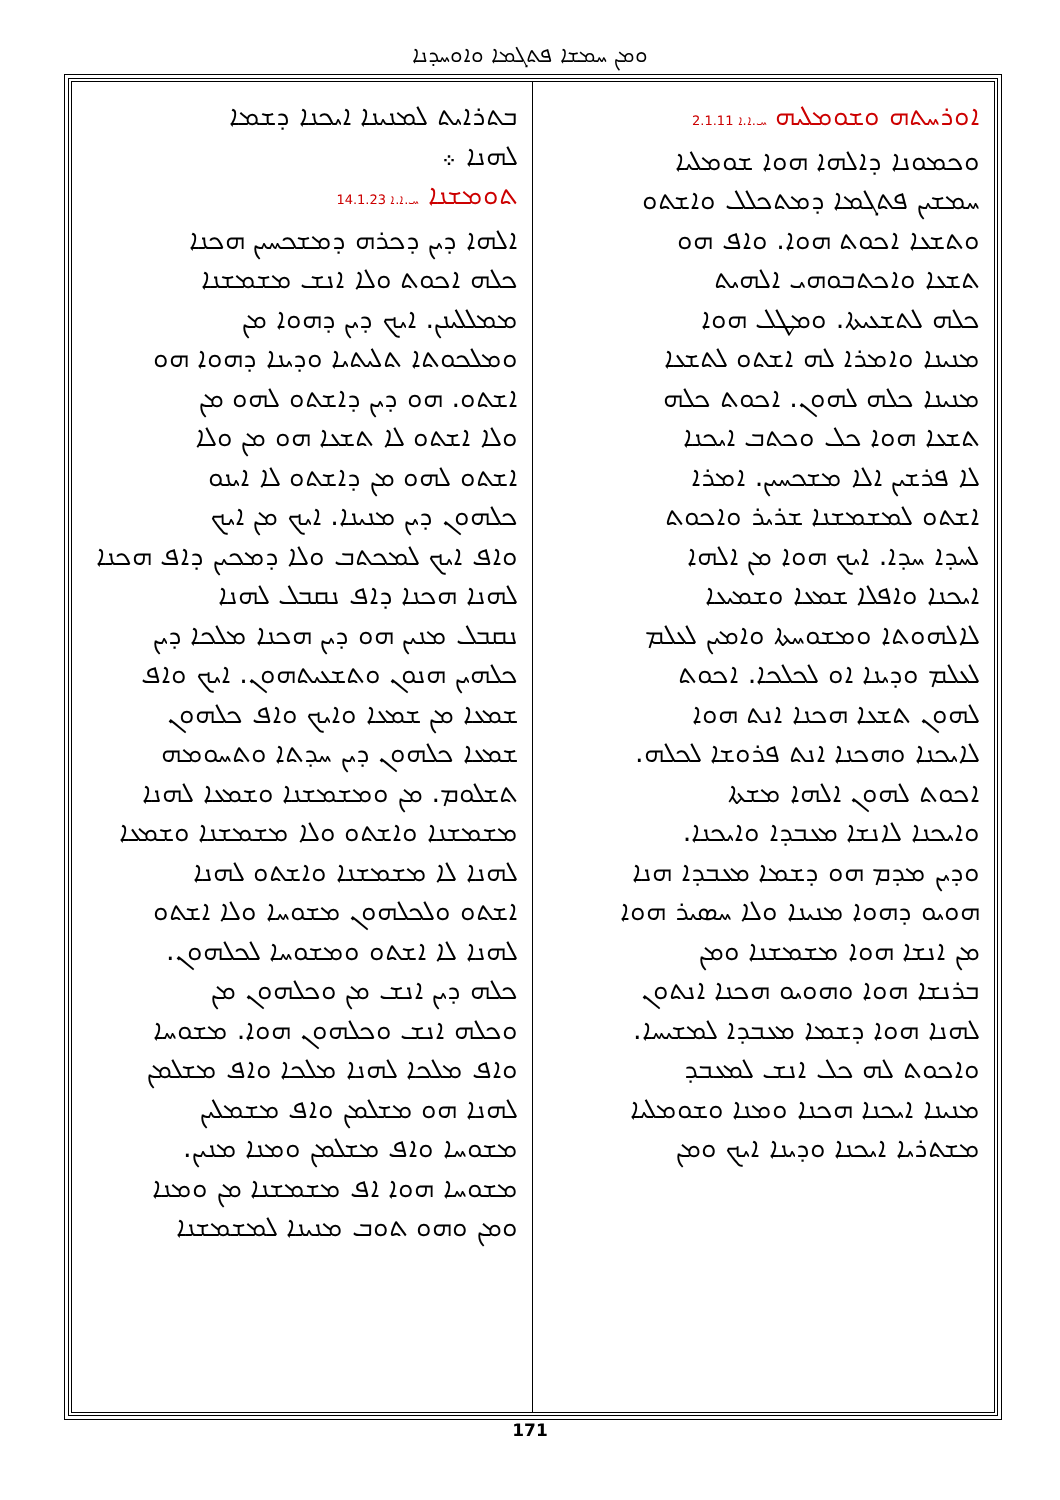ܘܡܢ ܚܡܫܐ ܦܬܓܡܐ ܘܐܘܚܕܢܐ
ܐܘܪܚܬܗ ܘܫܘܡܠܝܗ ܚ.ܐ.ܐ 2.1.11
ܘܟܡܘܢܐ ܕܐܠܗܐ ܗܘܐ ܫܘܡܠܝܐ
ܚܡܫܝܢ ܦܬܓܡܐ ܕܡܬܟܠܠ ܘܐܫܬܘ
ܘܬܫܥܐ ܐܟܘܬ ܗܘܐ. ܘܐܦ ܗܘ
ܬܫܥܐ ܘܐܟܬܒܘܗܝ ܐܠܗܝܬ
ܟܠܗ ܠܬܫܥܝܬܐ. ܘܡܛܠ ܗܘܐ
ܡܢܝܢܐ ܘܐܡܪܐ ܠܗ ܐܫܬܘ ܠܬܫܥܐ
ܡܢܝܢܐ ܟܠܗ ܠܗܘܢ. ܐܟܘܬ ܟܠܗ
ܬܫܥܐ ܗܘܐ ܟܠ ܘܟܬܒ ܐܝܟܢܐ
ܠܐ ܦܪܫܝܢ ܐܠܐ ܡܫܟܚܝܢ. ܐܡܪܐ
ܐܫܬܘ ܠܡܫܡܫܢܐ ܫܪܝܪ ܘܐܟܘܬ
ܠܚܕܐ ܚܕܐ. ܐܝܟ ܗܘܐ ܡܢ ܐܠܗܐ
ܐܝܟܢܐ ܘܐܦܠܐ ܫܡܥܐ ܘܫܡܝܥܐ
ܠܐܠܗܘܬܐ ܘܡܫܘܚܬܐ ܘܐܡܝܢ ܠܥܠܡ
ܠܥܠܡ ܘܕܝܢܐ ܐܘ ܠܟܠܟܐ. ܐܟܘܬ
ܠܗܘܢ ܬܫܥܐ ܗܟܢܐ ܐܢܬ ܗܘܐ
ܠܐܝܟܢܐ ܘܗܟܢܐ ܐܢܬ ܦܪܘܫܐ ܠܟܠܗ.
ܐܟܘܬ ܠܗܘܢ ܐܠܗܐ ܡܫܬܐ
ܘܐܝܟܢܐ ܠܐܢܫܐ ܡܥܒܕܐ ܘܐܝܟܢܐ.
ܘܕܝܢ ܡܕܡ ܗܘ ܕܫܡܐ ܡܥܒܕܐ ܗܢܐ
ܗܘܝܘ ܕܗܘܐ ܡܢܝܢܐ ܘܠܐ ܚܣܝܪ ܗܘܐ
ܡܢ ܐܢܫܐ ܗܘܐ ܡܫܡܫܢܐ ܘܡܢ
ܒܪܢܫܐ ܗܘܐ ܘܗܘܝܘ ܗܟܢܐ ܐܢܬܘܢ
ܠܗܢܐ ܗܘܐ ܕܫܡܐ ܡܥܒܕܐ ܠܡܫܝܚܐ.
ܘܐܟܘܬ ܠܗ ܟܠ ܐܢܫ ܠܡܥܒܕ
ܡܢܝܢܐ ܐܝܟܢܐ ܗܟܢܐ ܘܡܢܐ ܘܫܘܡܠܝܐ
ܡܫܬܪܝܐ ܐܝܟܢܐ ܘܕܝܢܐ ܐܝܟ ܘܡܢ
ܒܬܪܐܝܬ ܠܡܢܝܢܐ ܐܝܟܢܐ ܕܫܡܐ
ܠܗܢܐ ܀
ܬܘܡܫܢܐ ܚ.ܐ.ܐ 14.1.23
ܐܠܗܐ ܕܝܢ ܕܟܪܗ ܕܡܫܟܚܝܢ ܗܟܢܐ
ܟܠܗ ܐܟܘܬ ܘܠܐ ܐܢܫ ܡܫܡܫܢܐ
ܡܡܠܠܝܢܢ. ܐܝܟ ܕܝܢ ܕܗܘܐ ܡܢ
ܘܡܠܟܘܬܐ ܬܠܝܬܝܐ ܘܕܝܢܐ ܕܗܘܐ ܗܘ
ܐܫܬܘ. ܗܘ ܕܝܢ ܕܐܫܬܘ ܠܗܘ ܡܢ
ܘܠܐ ܐܫܬܘ ܠܐ ܬܫܥܐ ܗܘ ܡܢ ܘܠܐ
ܐܫܬܘ ܠܗܘ ܡܢ ܕܐܫܬܘ ܠܐ ܐܝܢܘ
ܟܠܗܘܢ ܕܝܢ ܡܢܝܢܐ. ܐܝܟ ܡܢ ܐܝܟ
ܘܐܦ ܐܝܟ ܠܡܟܬܒ ܘܠܐ ܕܡܟܝܢ ܕܐܦ ܗܟܢܐ
ܠܗܢܐ ܗܟܢܐ ܕܐܦ ܢܩܒܠ ܠܗܢܐ
ܢܩܒܠ ܡܢܝܢ ܗܘ ܕܝܢ ܗܟܢܐ ܡܠܟܐ ܕܝܢ
ܟܠܗܝܢ ܗܢܘܢ ܘܬܫܥܝܬܗܘܢ. ܐܝܟ ܘܐܦ
ܫܡܥܐ ܡܢ ܫܡܥܐ ܘܐܝܟ ܘܐܦ ܟܠܗܘܢ
ܫܡܥܐ ܟܠܗܘܢ ܕܝܢ ܚܕܬܐ ܘܬܚܘܡܗ
ܬܫܠܘܡ. ܡܢ ܘܡܫܡܫܢܐ ܘܫܡܥܐ ܠܗܢܐ
ܡܫܡܫܢܐ ܘܐܫܬܘ ܘܠܐ ܡܫܡܫܢܐ ܘܫܡܥܐ
ܠܗܢܐ ܠܐ ܡܫܡܫܢܐ ܘܐܫܬܘ ܠܗܢܐ
ܐܫܬܘ ܘܠܟܠܗܘܢ ܡܫܘܚܐ ܘܠܐ ܐܫܬܘ
ܠܗܢܐ ܠܐ ܐܫܬܘ ܘܡܫܘܚܐ ܠܟܠܗܘܢ.
ܟܠܗ ܕܝܢ ܐܢܫ ܡܢ ܘܟܠܗܘܢ ܡܢ
ܘܟܠܗ ܐܢܫ ܘܟܠܗܘܢ ܗܘܐ. ܡܫܘܚܐ
ܘܐܦ ܡܠܟܐ ܠܗܢܐ ܡܠܟܐ ܘܐܦ ܡܫܠܡܢ
ܠܗܢܐ ܗܘ ܡܫܠܡܢ ܘܐܦ ܡܫܡܠܝܢ
ܡܫܘܚܐ ܘܐܦ ܡܫܠܡܢ ܘܡܢܐ ܡܢܝܢ.
ܡܫܘܚܐ ܗܘܐ ܐܦ ܡܫܡܫܢܐ ܡܢ ܘܡܢܐ
ܘܡܢ ܘܗܘ ܬܘܒ ܡܢܝܢܐ ܠܡܫܡܫܢܐ
171